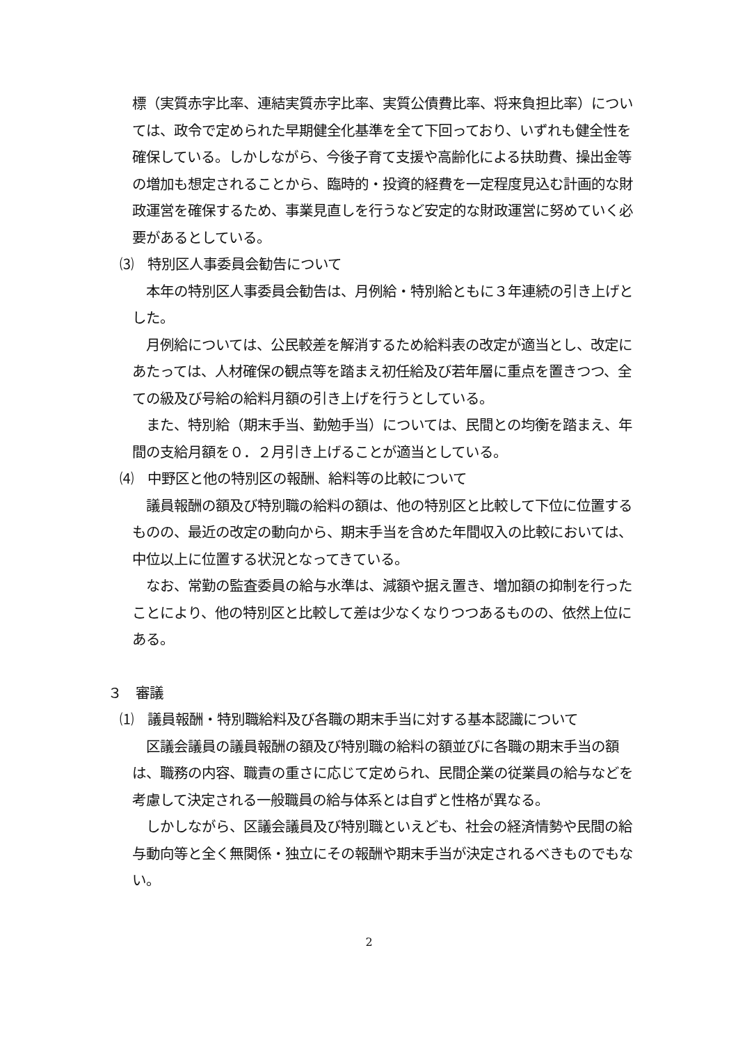標（実質赤字比率、連結実質赤字比率、実質公債費比率、将来負担比率）については、政令で定められた早期健全化基準を全て下回っており、いずれも健全性を確保している。しかしながら、今後子育て支援や高齢化による扶助費、操出金等の増加も想定されることから、臨時的・投資的経費を一定程度見込む計画的な財政運営を確保するため、事業見直しを行うなど安定的な財政運営に努めていく必要があるとしている。
⑶　特別区人事委員会勧告について
本年の特別区人事委員会勧告は、月例給・特別給ともに３年連続の引き上げとした。
月例給については、公民較差を解消するため給料表の改定が適当とし、改定にあたっては、人材確保の観点等を踏まえ初任給及び若年層に重点を置きつつ、全ての級及び号給の給料月額の引き上げを行うとしている。
また、特別給（期末手当、勤勉手当）については、民間との均衡を踏まえ、年間の支給月額を０．２月引き上げることが適当としている。
⑷　中野区と他の特別区の報酬、給料等の比較について
議員報酬の額及び特別職の給料の額は、他の特別区と比較して下位に位置するものの、最近の改定の動向から、期末手当を含めた年間収入の比較においては、中位以上に位置する状況となってきている。
なお、常勤の監査委員の給与水準は、減額や据え置き、増加額の抑制を行ったことにより、他の特別区と比較して差は少なくなりつつあるものの、依然上位にある。
３　審議
⑴　議員報酬・特別職給料及び各職の期末手当に対する基本認識について
区議会議員の議員報酬の額及び特別職の給料の額並びに各職の期末手当の額は、職務の内容、職責の重さに応じて定められ、民間企業の従業員の給与などを考慮して決定される一般職員の給与体系とは自ずと性格が異なる。
しかしながら、区議会議員及び特別職といえども、社会の経済情勢や民間の給与動向等と全く無関係・独立にその報酬や期末手当が決定されるべきものでもない。
2